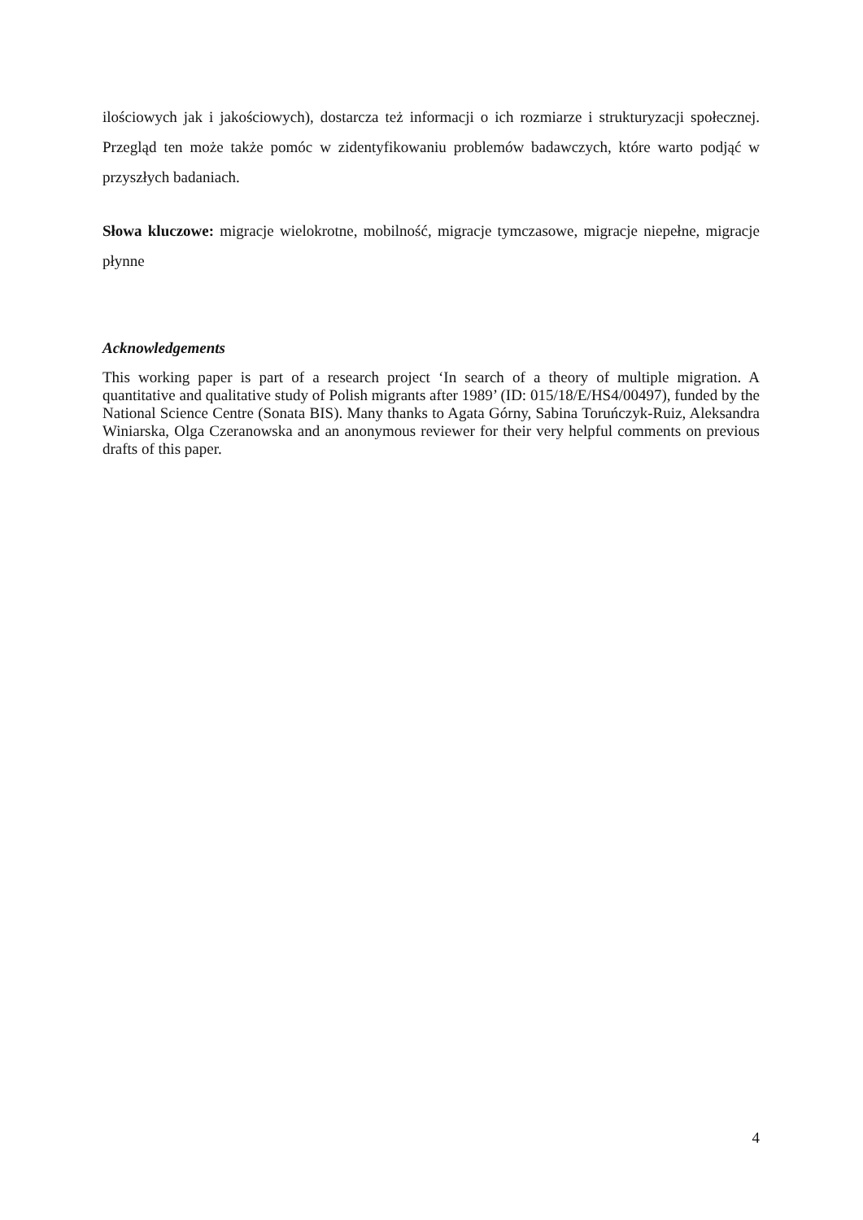ilościowych jak i jakościowych), dostarcza też informacji o ich rozmiarze i strukturyzacji społecznej. Przegląd ten może także pomóc w zidentyfikowaniu problemów badawczych, które warto podjąć w przyszłych badaniach.
Słowa kluczowe: migracje wielokrotne, mobilność, migracje tymczasowe, migracje niepełne, migracje płynne
Acknowledgements
This working paper is part of a research project ‘In search of a theory of multiple migration. A quantitative and qualitative study of Polish migrants after 1989’ (ID: 015/18/E/HS4/00497), funded by the National Science Centre (Sonata BIS). Many thanks to Agata Górny, Sabina Toruńczyk-Ruiz, Aleksandra Winiarska, Olga Czeranowska and an anonymous reviewer for their very helpful comments on previous drafts of this paper.
4